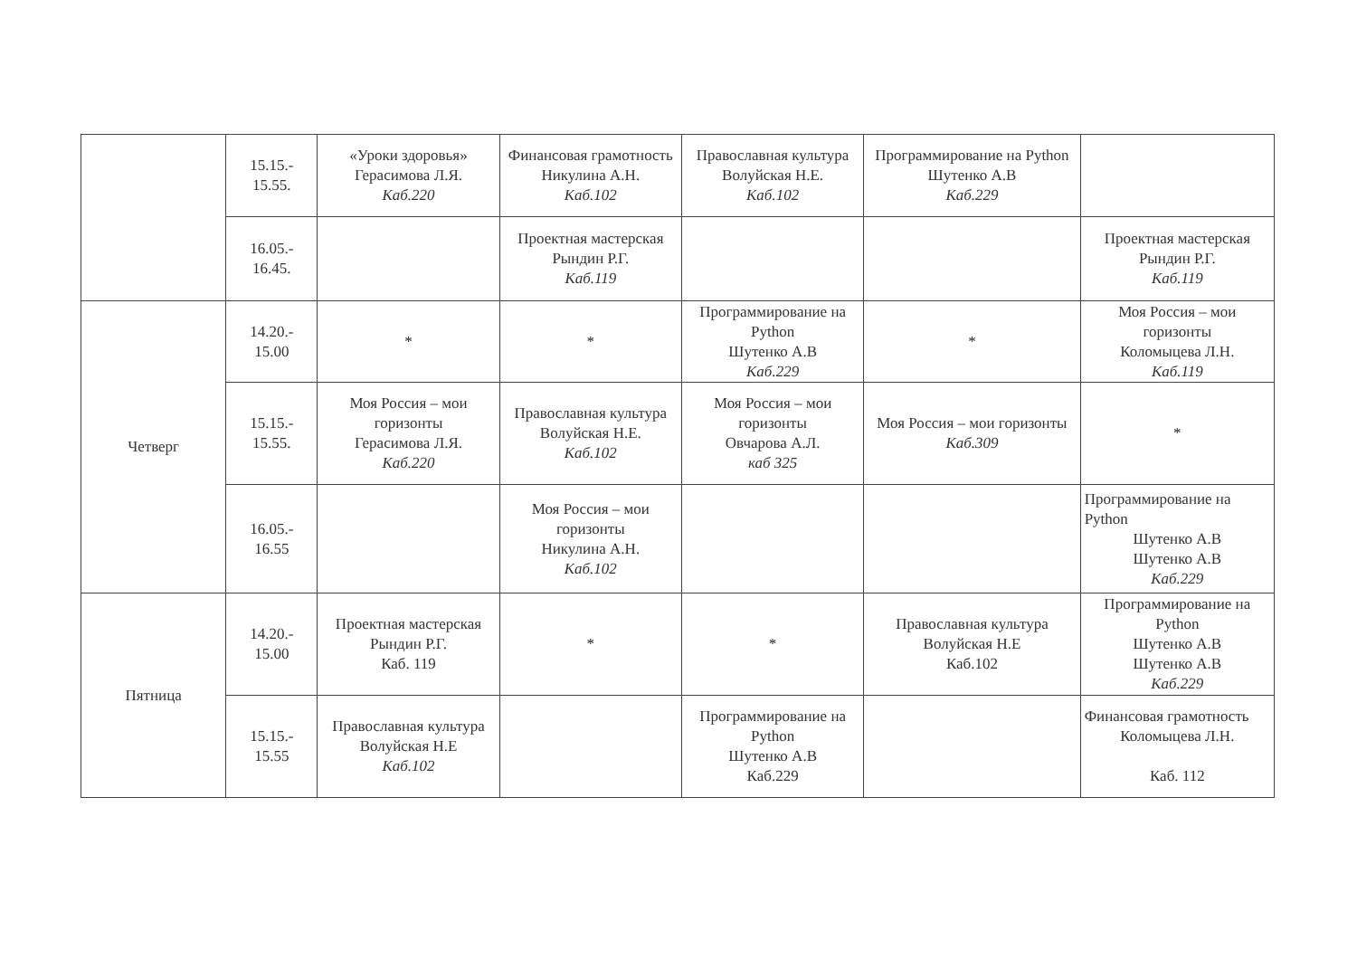| | 15.15.- 15.55. | «Уроки здоровья» Герасимова Л.Я. Каб.220 | Финансовая грамотность Никулина А.Н. Каб.102 | Православная культура Волуйская Н.Е. Каб.102 | Программирование на Python Шутенко А.В Каб.229 | |
| | 16.05.- 16.45. | | Проектная мастерская Рындин Р.Г. Каб.119 | | | Проектная мастерская Рындин Р.Г. Каб.119 |
| Четверг | 14.20.- 15.00 | * | * | Программирование на Python Шутенко А.В Каб.229 | * | Моя Россия – мои горизонты Коломыцева Л.Н. Каб.119 |
| | 15.15.- 15.55. | Моя Россия – мои горизонты Герасимова Л.Я. Каб.220 | Православная культура Волуйская Н.Е. Каб.102 | Моя Россия – мои горизонты Овчарова А.Л. каб 325 | Моя Россия – мои горизонты Каб.309 | * |
| | 16.05.- 16.55 | | Моя Россия – мои горизонты Никулина А.Н. Каб.102 | | | Программирование на Python Шутенко А.В Шутенко А.В Каб.229 |
| Пятница | 14.20.- 15.00 | Проектная мастерская Рындин Р.Г. Каб. 119 | * | * | Православная культура Волуйская Н.Е Каб.102 | Программирование на Python Шутенко А.В Шутенко А.В Каб.229 |
| | 15.15.- 15.55 | Православная культура Волуйская Н.Е Каб.102 | | Программирование на Python Шутенко А.В Каб.229 | | Финансовая грамотность Коломыцева Л.Н. Каб. 112 |